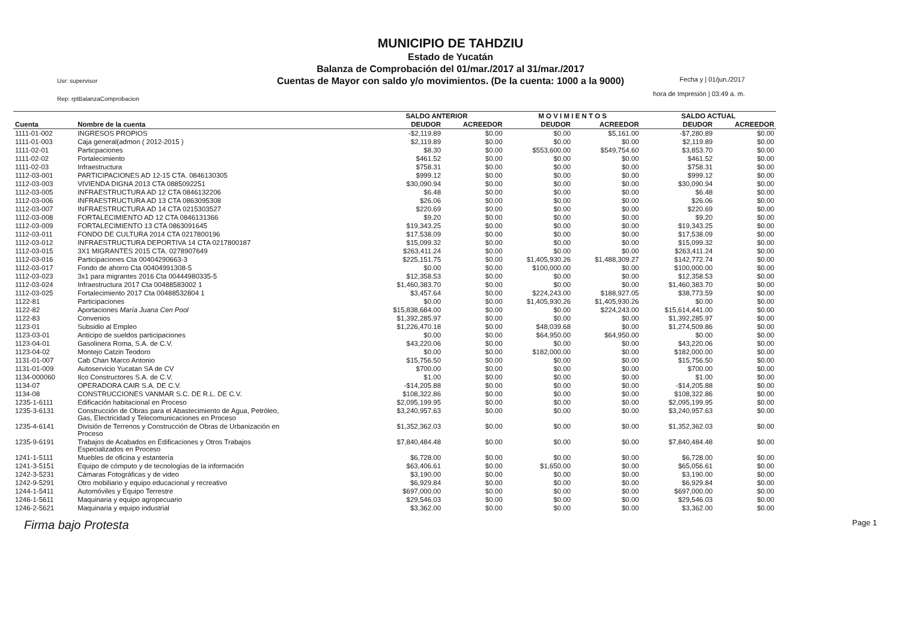MUNICIPIO DE TAHDZIU
Estado de Yucatán
Balanza de Comprobación del 01/mar./2017 al 31/mar./2017
Cuentas de Mayor con saldo y/o movimientos. (De la cuenta: 1000 a la 9000)
Usr: supervisor
Rep: rptBalanzaComprobacion
Fecha y | 01/jun./2017
hora de Impresión | 03:49 a. m.
| | | SALDO ANTERIOR | | M O V I M I E N T O S | | SALDO ACTUAL | |
| --- | --- | --- | --- | --- | --- | --- | --- |
| Cuenta | Nombre de la cuenta | DEUDOR | ACREEDOR | DEUDOR | ACREEDOR | DEUDOR | ACREEDOR |
| 1111-01-002 | INGRESOS PROPIOS | -$2,119.89 | $0.00 | $0.00 | $5,161.00 | -$7,280.89 | $0.00 |
| 1111-01-003 | Caja general(admon ( 2012-2015 ) | $2,119.89 | $0.00 | $0.00 | $0.00 | $2,119.89 | $0.00 |
| 1111-02-01 | Particpaciones | $8.30 | $0.00 | $553,600.00 | $549,754.60 | $3,853.70 | $0.00 |
| 1111-02-02 | Fortalecimiento | $461.52 | $0.00 | $0.00 | $0.00 | $461.52 | $0.00 |
| 1111-02-03 | Infraestructura | $758.31 | $0.00 | $0.00 | $0.00 | $758.31 | $0.00 |
| 1112-03-001 | PARTICIPACIONES AD 12-15 CTA. 0846130305 | $999.12 | $0.00 | $0.00 | $0.00 | $999.12 | $0.00 |
| 1112-03-003 | VIVIENDA DIGNA 2013 CTA 0885092251 | $30,090.94 | $0.00 | $0.00 | $0.00 | $30,090.94 | $0.00 |
| 1112-03-005 | INFRAESTRUCTURA AD 12 CTA 0846132206 | $6.48 | $0.00 | $0.00 | $0.00 | $6.48 | $0.00 |
| 1112-03-006 | INFRAESTRUCTURA AD 13 CTA 0863095308 | $26.06 | $0.00 | $0.00 | $0.00 | $26.06 | $0.00 |
| 1112-03-007 | INFRAESTRUCTURA AD 14 CTA 0215303527 | $220.69 | $0.00 | $0.00 | $0.00 | $220.69 | $0.00 |
| 1112-03-008 | FORTALECIMIENTO AD 12 CTA 0846131366 | $9.20 | $0.00 | $0.00 | $0.00 | $9.20 | $0.00 |
| 1112-03-009 | FORTALECIMIENTO 13 CTA 0863091645 | $19,343.25 | $0.00 | $0.00 | $0.00 | $19,343.25 | $0.00 |
| 1112-03-011 | FONDO DE CULTURA 2014 CTA 0217800196 | $17,538.09 | $0.00 | $0.00 | $0.00 | $17,538.09 | $0.00 |
| 1112-03-012 | INFRAESTRUCTURA DEPORTIVA 14 CTA 0217800187 | $15,099.32 | $0.00 | $0.00 | $0.00 | $15,099.32 | $0.00 |
| 1112-03-015 | 3X1 MIGRANTES 2015 CTA. 0278907649 | $263,411.24 | $0.00 | $0.00 | $0.00 | $263,411.24 | $0.00 |
| 1112-03-016 | Participaciones Cta 00404290663-3 | $225,151.75 | $0.00 | $1,405,930.26 | $1,488,309.27 | $142,772.74 | $0.00 |
| 1112-03-017 | Fondo de ahorro Cta 00404991308-5 | $0.00 | $0.00 | $100,000.00 | $0.00 | $100,000.00 | $0.00 |
| 1112-03-023 | 3x1 para migrantes 2016 Cta 00444980335-5 | $12,358.53 | $0.00 | $0.00 | $0.00 | $12,358.53 | $0.00 |
| 1112-03-024 | Infraestructura 2017 Cta 00488583002 1 | $1,460,383.70 | $0.00 | $0.00 | $0.00 | $1,460,383.70 | $0.00 |
| 1112-03-025 | Fortalecimiento 2017 Cta 00488532804 1 | $3,457.64 | $0.00 | $224,243.00 | $188,927.05 | $38,773.59 | $0.00 |
| 1122-81 | Participaciones | $0.00 | $0.00 | $1,405,930.26 | $1,405,930.26 | $0.00 | $0.00 |
| 1122-82 | Aportaciones María Juana Cen Pool | $15,838,684.00 | $0.00 | $0.00 | $224,243.00 | $15,614,441.00 | $0.00 |
| 1122-83 | Convenios | $1,392,285.97 | $0.00 | $0.00 | $0.00 | $1,392,285.97 | $0.00 |
| 1123-01 | Subsidio al Empleo | $1,226,470.18 | $0.00 | $48,039.68 | $0.00 | $1,274,509.86 | $0.00 |
| 1123-03-01 | Anticipo de sueldos participaciones | $0.00 | $0.00 | $64,950.00 | $64,950.00 | $0.00 | $0.00 |
| 1123-04-01 | Gasolinera Roma, S.A. de C.V. | $43,220.06 | $0.00 | $0.00 | $0.00 | $43,220.06 | $0.00 |
| 1123-04-02 | Montejo Catzin Teodoro | $0.00 | $0.00 | $182,000.00 | $0.00 | $182,000.00 | $0.00 |
| 1131-01-007 | Cab Chan Marco Antonio | $15,756.50 | $0.00 | $0.00 | $0.00 | $15,756.50 | $0.00 |
| 1131-01-009 | Autoservicio Yucatan SA de CV | $700.00 | $0.00 | $0.00 | $0.00 | $700.00 | $0.00 |
| 1134-000060 | Ilco Constructores S.A. de C.V. | $1.00 | $0.00 | $0.00 | $0.00 | $1.00 | $0.00 |
| 1134-07 | OPERADORA CAIR S.A. DE C.V. | -$14,205.88 | $0.00 | $0.00 | $0.00 | -$14,205.88 | $0.00 |
| 1134-08 | CONSTRUCCIONES VANMAR S.C. DE R.L. DE C.V. | $108,322.86 | $0.00 | $0.00 | $0.00 | $108,322.86 | $0.00 |
| 1235-1-6111 | Edificación habitacional en Proceso | $2,095,199.95 | $0.00 | $0.00 | $0.00 | $2,095,199.95 | $0.00 |
| 1235-3-6131 | Construcción de Obras para el Abastecimiento de Agua, Petróleo, Gas, Electricidad y Telecomunicaciones en Proceso | $3,240,957.63 | $0.00 | $0.00 | $0.00 | $3,240,957.63 | $0.00 |
| 1235-4-6141 | División de Terrenos y Construcción de Obras de Urbanización en Proceso | $1,352,362.03 | $0.00 | $0.00 | $0.00 | $1,352,362.03 | $0.00 |
| 1235-9-6191 | Trabajos de Acabados en Edificaciones y Otros Trabajos Especializados en Proceso | $7,840,484.48 | $0.00 | $0.00 | $0.00 | $7,840,484.48 | $0.00 |
| 1241-1-5111 | Muebles de oficina y estantería | $6,728.00 | $0.00 | $0.00 | $0.00 | $6,728.00 | $0.00 |
| 1241-3-5151 | Equipo de cómputo y de tecnologías de la información | $63,406.61 | $0.00 | $1,650.00 | $0.00 | $65,056.61 | $0.00 |
| 1242-3-5231 | Cámaras Fotográficas y de video | $3,190.00 | $0.00 | $0.00 | $0.00 | $3,190.00 | $0.00 |
| 1242-9-5291 | Otro mobiliario y equipo educacional y recreativo | $6,929.84 | $0.00 | $0.00 | $0.00 | $6,929.84 | $0.00 |
| 1244-1-5411 | Automóviles y Equipo Terrestre | $697,000.00 | $0.00 | $0.00 | $0.00 | $697,000.00 | $0.00 |
| 1246-1-5611 | Maquinaria y equipo agropecuario | $29,546.03 | $0.00 | $0.00 | $0.00 | $29,546.03 | $0.00 |
| 1246-2-5621 | Maquinaria y equipo industrial | $3,362.00 | $0.00 | $0.00 | $0.00 | $3,362.00 | $0.00 |
Firma bajo Protesta Page 1